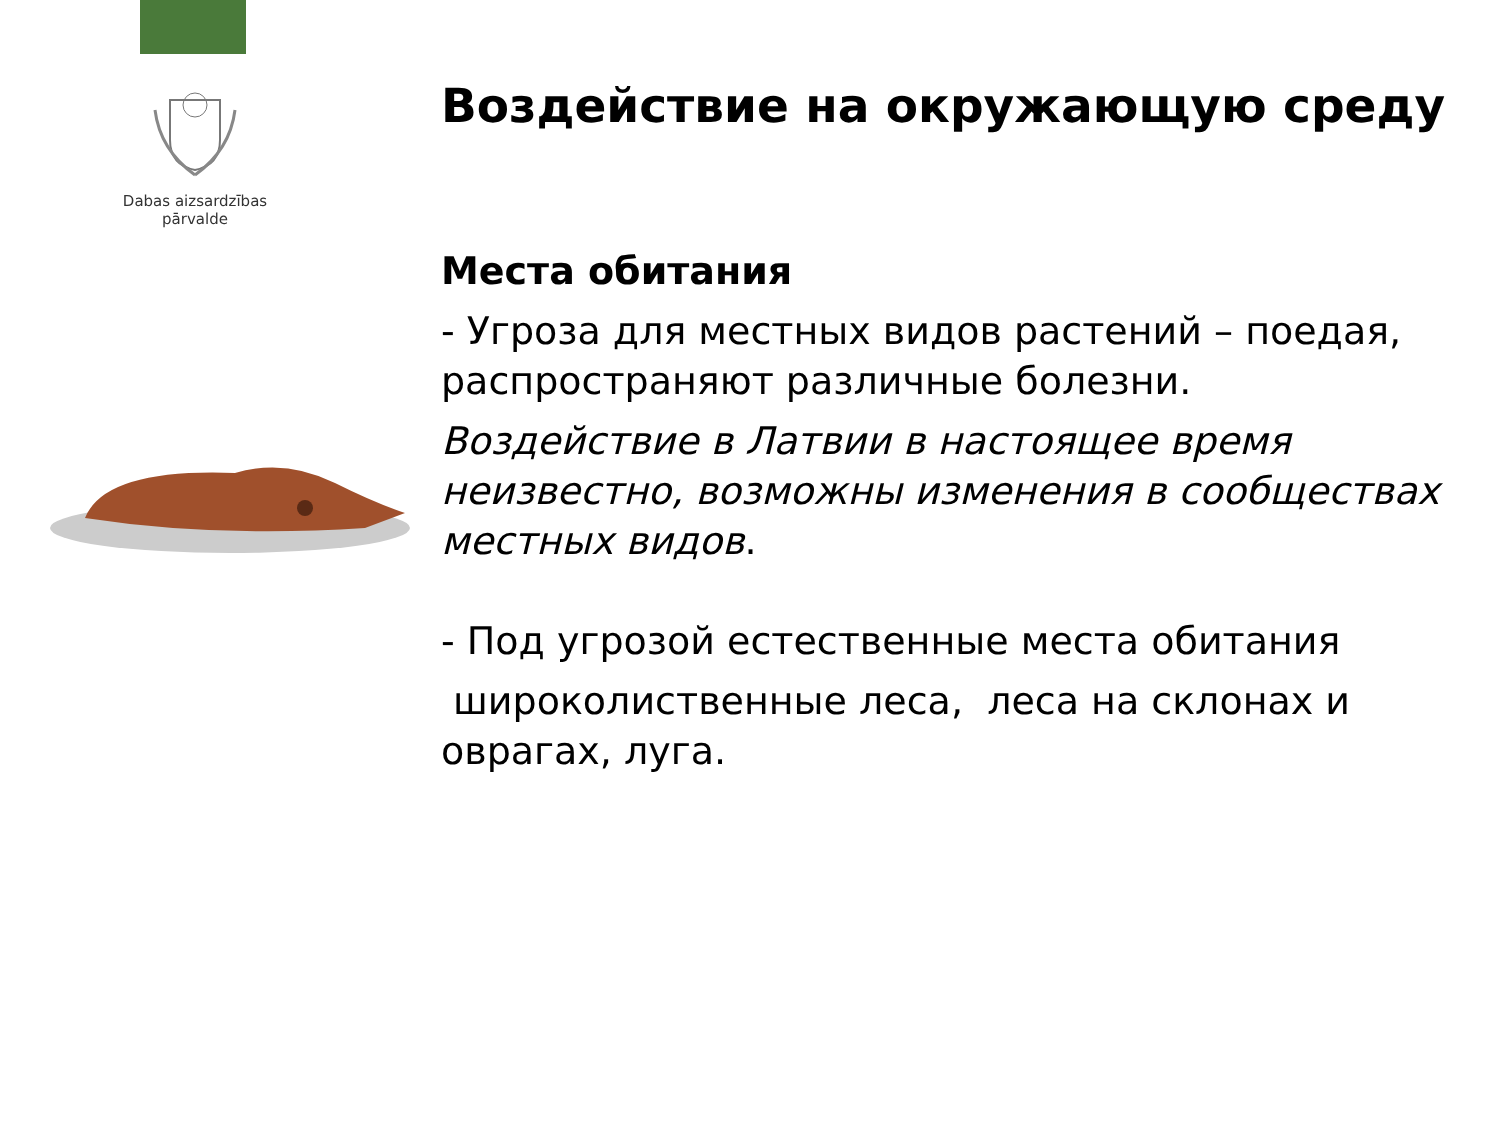Dabas aizsardzības
pārvalde
Воздействие на окружающую среду
Места обитания
- Угроза для местных видов растений – поедая, распространяют различные болезни.
Воздействие в Латвии в настоящее время неизвестно, возможны изменения в сообществах местных видов.
- Под угрозой естественные места обитания
широколиственные леса, леса на склонах и оврагах, луга.